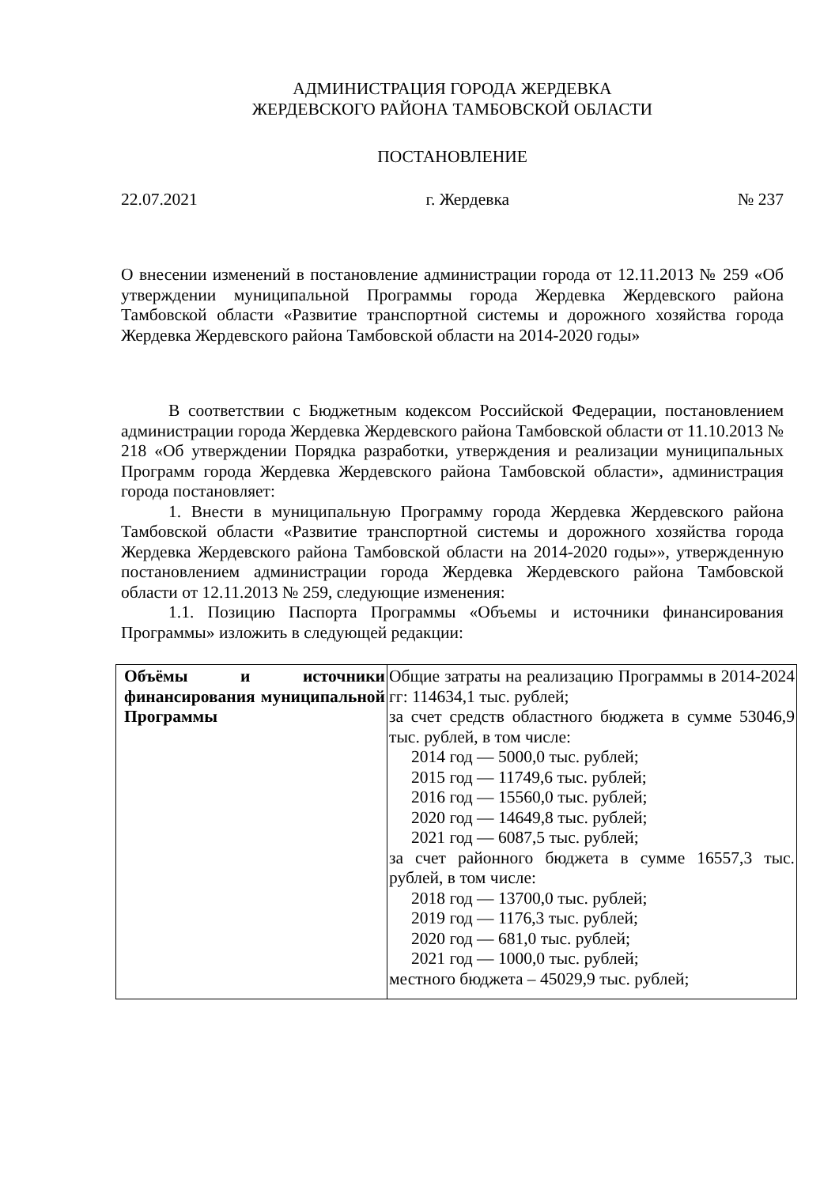АДМИНИСТРАЦИЯ ГОРОДА ЖЕРДЕВКА
ЖЕРДЕВСКОГО РАЙОНА ТАМБОВСКОЙ ОБЛАСТИ
ПОСТАНОВЛЕНИЕ
22.07.2021 г. Жердевка № 237
О внесении изменений в постановление администрации города от 12.11.2013 № 259 «Об утверждении муниципальной Программы города Жердевка Жердевского района Тамбовской области «Развитие транспортной системы и дорожного хозяйства города Жердевка Жердевского района Тамбовской области на 2014-2020 годы»
В соответствии с Бюджетным кодексом Российской Федерации, постановлением администрации города Жердевка Жердевского района Тамбовской области от 11.10.2013 № 218 «Об утверждении Порядка разработки, утверждения и реализации муниципальных Программ города Жердевка Жердевского района Тамбовской области», администрация города постановляет:
1. Внести в муниципальную Программу города Жердевка Жердевского района Тамбовской области «Развитие транспортной системы и дорожного хозяйства города Жердевка Жердевского района Тамбовской области на 2014-2020 годы»», утвержденную постановлением администрации города Жердевка Жердевского района Тамбовской области от 12.11.2013 № 259, следующие изменения:
1.1. Позицию Паспорта Программы «Объемы и источники финансирования Программы» изложить в следующей редакции:
| Объёмы и источники финансирования муниципальной Программы | Общие затраты на реализацию Программы в 2014-2024 гг: 114634,1 тыс. рублей; за счет средств областного бюджета в сумме 53046,9 тыс. рублей, в том числе: 2014 год — 5000,0 тыс. рублей; 2015 год — 11749,6 тыс. рублей; 2016 год — 15560,0 тыс. рублей; 2020 год — 14649,8 тыс. рублей; 2021 год — 6087,5 тыс. рублей; за счет районного бюджета в сумме 16557,3 тыс. рублей, в том числе: 2018 год — 13700,0 тыс. рублей; 2019 год — 1176,3 тыс. рублей; 2020 год — 681,0 тыс. рублей; 2021 год — 1000,0 тыс. рублей; местного бюджета – 45029,9 тыс. рублей; |